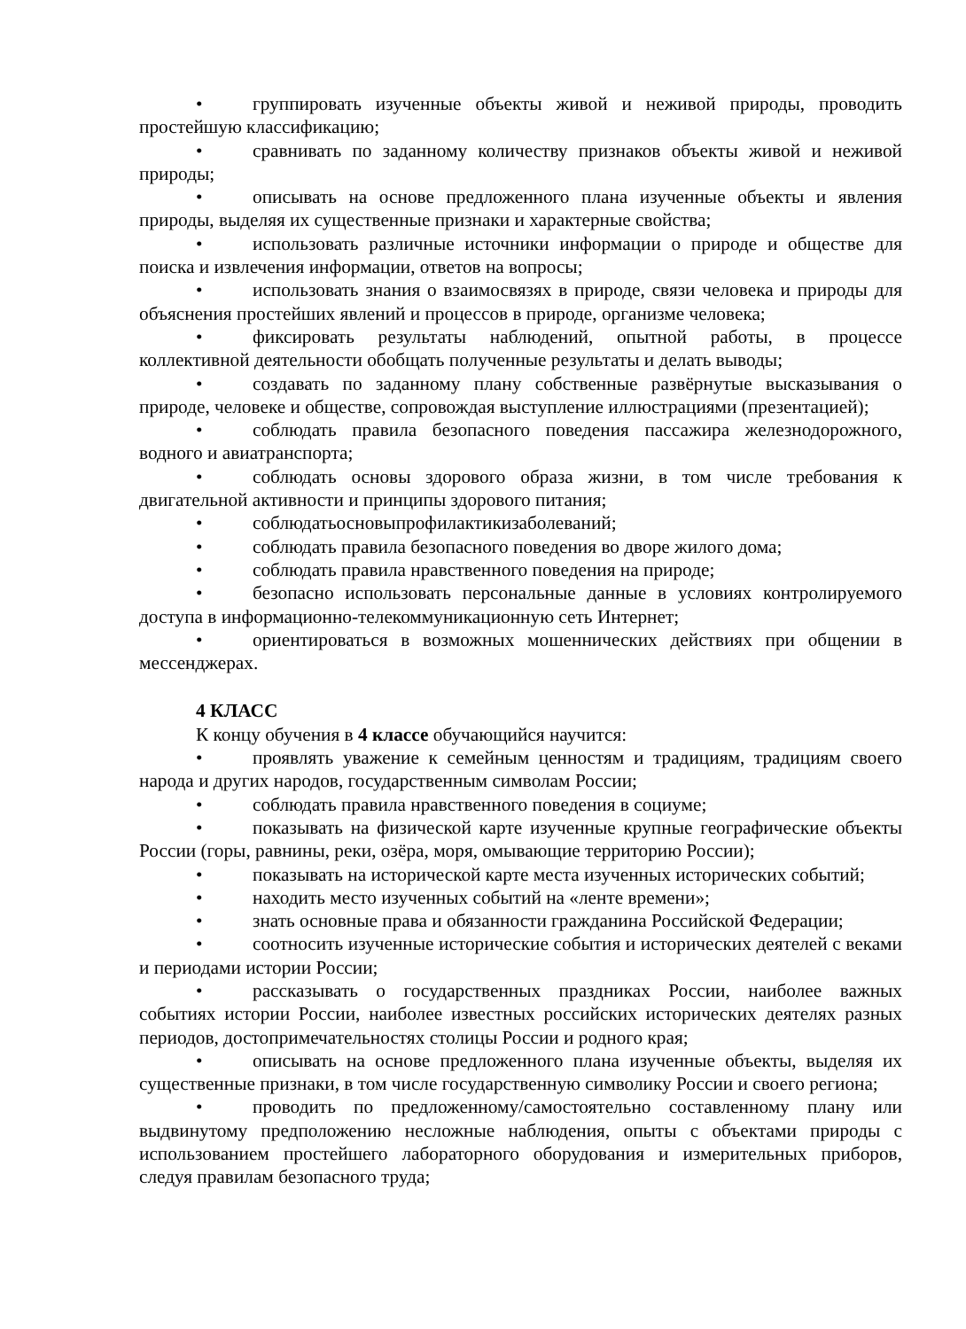• группировать изученные объекты живой и неживой природы, проводить простейшую классификацию;
• сравнивать по заданному количеству признаков объекты живой и неживой природы;
• описывать на основе предложенного плана изученные объекты и явления природы, выделяя их существенные признаки и характерные свойства;
• использовать различные источники информации о природе и обществе для поиска и извлечения информации, ответов на вопросы;
• использовать знания о взаимосвязях в природе, связи человека и природы для объяснения простейших явлений и процессов в природе, организме человека;
• фиксировать результаты наблюдений, опытной работы, в процессе коллективной деятельности обобщать полученные результаты и делать выводы;
• создавать по заданному плану собственные развёрнутые высказывания о природе, человеке и обществе, сопровождая выступление иллюстрациями (презентацией);
• соблюдать правила безопасного поведения пассажира железнодорожного, водного и авиатранспорта;
• соблюдать основы здорового образа жизни, в том числе требования к двигательной активности и принципы здорового питания;
• соблюдатьосновыпрофилактикизаболеваний;
• соблюдать правила безопасного поведения во дворе жилого дома;
• соблюдать правила нравственного поведения на природе;
• безопасно использовать персональные данные в условиях контролируемого доступа в информационно-телекоммуникационную сеть Интернет;
• ориентироваться в возможных мошеннических действиях при общении в мессенджерах.
4 КЛАСС
К концу обучения в 4 классе обучающийся научится:
• проявлять уважение к семейным ценностям и традициям, традициям своего народа и других народов, государственным символам России;
• соблюдать правила нравственного поведения в социуме;
• показывать на физической карте изученные крупные географические объекты России (горы, равнины, реки, озёра, моря, омывающие территорию России);
• показывать на исторической карте места изученных исторических событий;
• находить место изученных событий на «ленте времени»;
• знать основные права и обязанности гражданина Российской Федерации;
• соотносить изученные исторические события и исторических деятелей с веками и периодами истории России;
• рассказывать о государственных праздниках России, наиболее важных событиях истории России, наиболее известных российских исторических деятелях разных периодов, достопримечательностях столицы России и родного края;
• описывать на основе предложенного плана изученные объекты, выделяя их существенные признаки, в том числе государственную символику России и своего региона;
• проводить по предложенному/самостоятельно составленному плану или выдвинутому предположению несложные наблюдения, опыты с объектами природы с использованием простейшего лабораторного оборудования и измерительных приборов, следуя правилам безопасного труда;